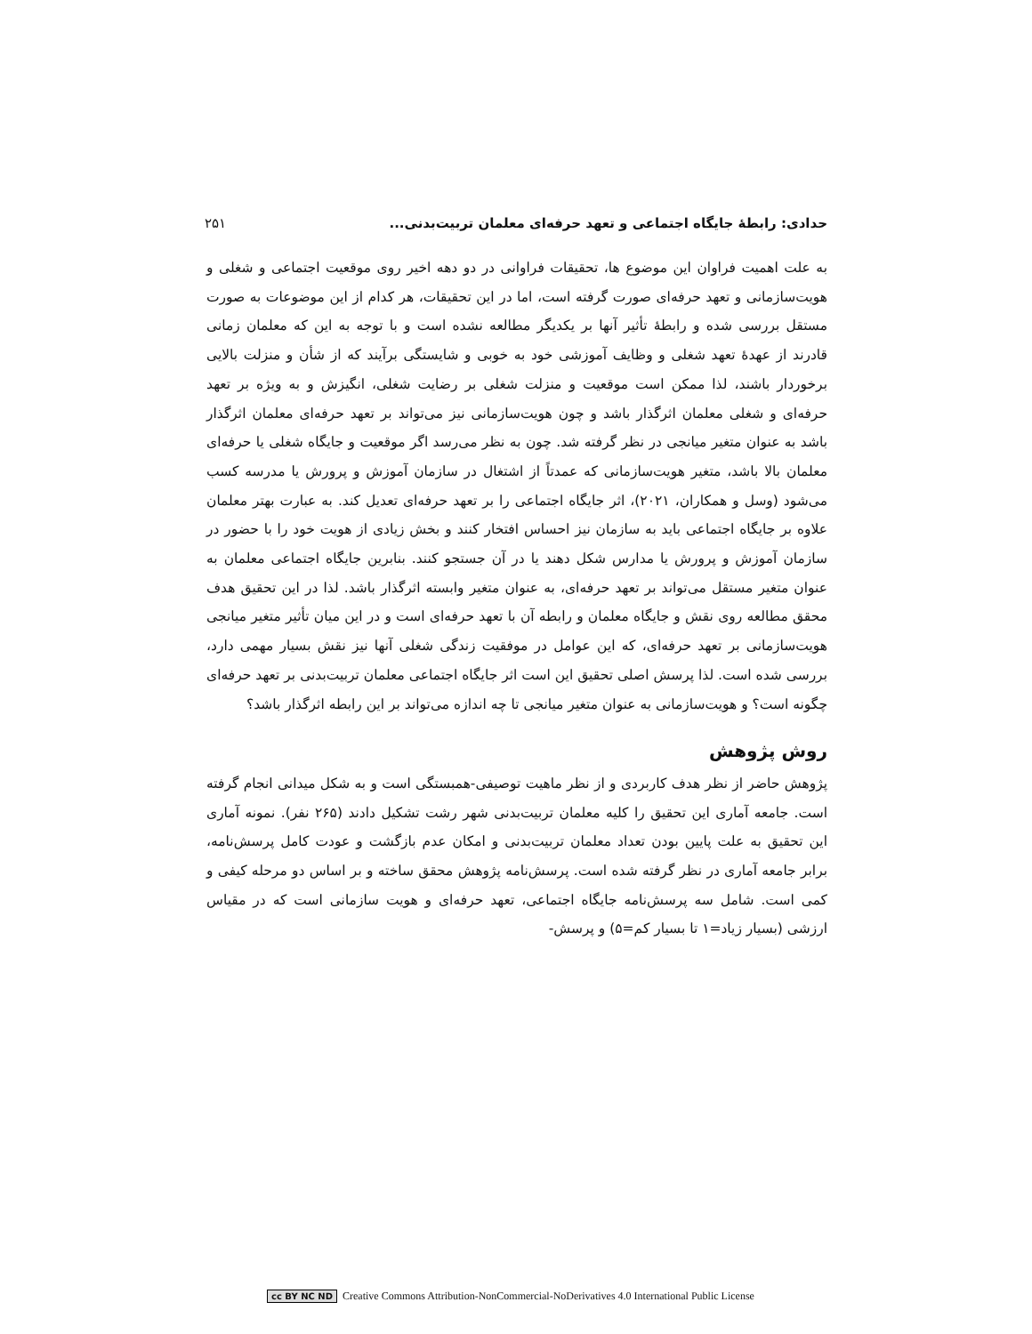حدادی: رابطهٔ جایگاه اجتماعی و تعهد حرفه‌ای معلمان تربیت‌بدنی... ۲۵۱
به علت اهمیت فراوان این موضوع ها، تحقیقات فراوانی در دو دهه اخیر روی موقعیت اجتماعی و شغلی و هویت‌سازمانی و تعهد حرفه‌ای صورت گرفته است، اما در این تحقیقات، هر کدام از این موضوعات به صورت مستقل بررسی شده و رابطهٔ تأثیر آنها بر یکدیگر مطالعه نشده است و با توجه به این که معلمان زمانی قادرند از عهدهٔ تعهد شغلی و وظایف آموزشی خود به خوبی و شایستگی برآیند که از شأن و منزلت بالایی برخوردار باشند، لذا ممکن است موقعیت و منزلت شغلی بر رضایت شغلی، انگیزش و به ویژه بر تعهد حرفه‌ای و شغلی معلمان اثرگذار باشد و چون هویت‌سازمانی نیز می‌تواند بر تعهد حرفه‌ای معلمان اثرگذار باشد به عنوان متغیر میانجی در نظر گرفته شد. چون به نظر می‌رسد اگر موقعیت و جایگاه شغلی یا حرفه‌ای معلمان بالا باشد، متغیر هویت‌سازمانی که عمدتاً از اشتغال در سازمان آموزش و پرورش یا مدرسه کسب می‌شود (وسل و همکاران، ۲۰۲۱)، اثر جایگاه اجتماعی را بر تعهد حرفه‌ای تعدیل کند. به عبارت بهتر معلمان علاوه بر جایگاه اجتماعی باید به سازمان نیز احساس افتخار کنند و بخش زیادی از هویت خود را با حضور در سازمان آموزش و پرورش یا مدارس شکل دهند یا در آن جستجو کنند. بنابرین جایگاه اجتماعی معلمان به عنوان متغیر مستقل می‌تواند بر تعهد حرفه‌ای، به عنوان متغیر وابسته اثرگذار باشد. لذا در این تحقیق هدف محقق مطالعه روی نقش و جایگاه معلمان و رابطه آن با تعهد حرفه‌ای است و در این میان تأثیر متغیر میانجی هویت‌سازمانی بر تعهد حرفه‌ای، که این عوامل در موفقیت زندگی شغلی آنها نیز نقش بسیار مهمی دارد، بررسی شده است. لذا پرسش اصلی تحقیق این است اثر جایگاه اجتماعی معلمان تربیت‌بدنی بر تعهد حرفه‌ای چگونه است؟ و هویت‌سازمانی به عنوان متغیر میانجی تا چه اندازه می‌تواند بر این رابطه اثرگذار باشد؟
روش پژوهش
پژوهش حاضر از نظر هدف کاربردی و از نظر ماهیت توصیفی-همبستگی است و به شکل میدانی انجام گرفته است. جامعه آماری این تحقیق را کلیه معلمان تربیت‌بدنی شهر رشت تشکیل دادند (۲۶۵ نفر). نمونه آماری این تحقیق به علت پایین بودن تعداد معلمان تربیت‌بدنی و امکان عدم بازگشت و عودت کامل پرسش‌نامه، برابر جامعه آماری در نظر گرفته شده است. پرسش‌نامه پژوهش محقق ساخته و بر اساس دو مرحله کیفی و کمی است. شامل سه پرسش‌نامه جایگاه اجتماعی، تعهد حرفه‌ای و هویت سازمانی است که در مقیاس ارزشی (بسیار زیاد=۱ تا بسیار کم=۵) و پرسش-
cc BY NC ND Creative Commons Attribution-NonCommercial-NoDerivatives 4.0 International Public License